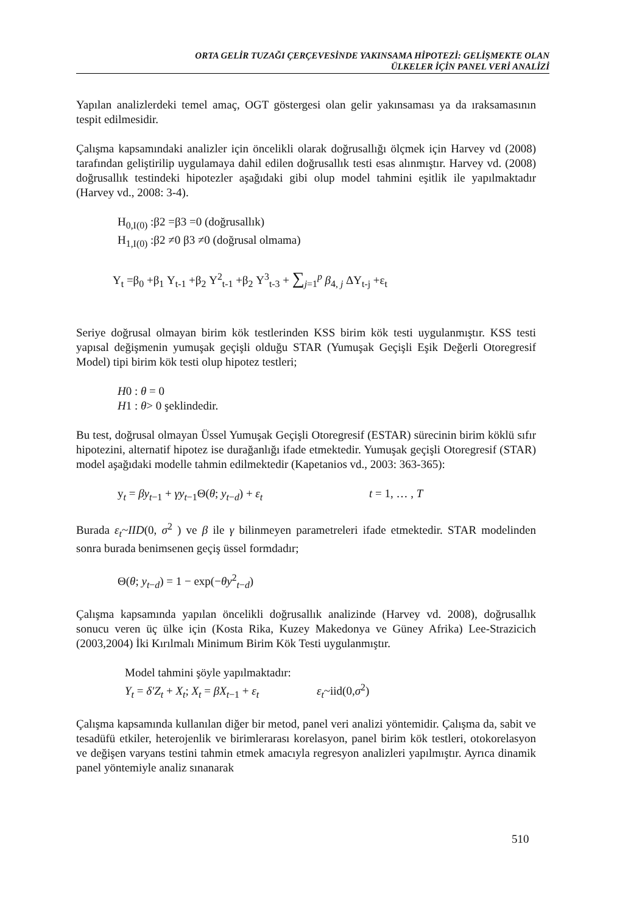ORTA GELİR TUZAĞI ÇERÇEVESİNDE YAKINSAMA HİPOTEZİ: GELİŞMEKTE OLAN
ÜLKELER İÇİN PANEL VERİ ANALİZİ
Yapılan analizlerdeki temel amaç, OGT göstergesi olan gelir yakınsaması ya da ıraksamasının tespit edilmesidir.
Çalışma kapsamındaki analizler için öncelikli olarak doğrusallığı ölçmek için Harvey vd (2008) tarafından geliştirilip uygulamaya dahil edilen doğrusallık testi esas alınmıştır. Harvey vd. (2008) doğrusallık testindeki hipotezler aşağıdaki gibi olup model tahmini eşitlik ile yapılmaktadır (Harvey vd., 2008: 3-4).
H<sub>0,I(0)</sub> :β2 =β3 =0 (doğrusallık)
H<sub>1,I(0)</sub> :β2 ≠0 β3 ≠0 (doğrusal olmama)
Y<sub>t</sub> =β<sub>0</sub> +β<sub>1</sub> Y<sub>t-1</sub> +β<sub>2</sub> Y<sup>2</sup><sub>t-1</sub> +β<sub>2</sub> Y<sup>3</sup><sub>t-3</sub> + ∑<sub>j=1</sub><sup>p</sup> β<sub>4, j</sub> ΔY<sub>t-j</sub> +ε<sub>t</sub>
Seriye doğrusal olmayan birim kök testlerinden KSS birim kök testi uygulanmıştır. KSS testi yapısal değişmenin yumuşak geçişli olduğu STAR (Yumuşak Geçişli Eşik Değerli Otoregresif Model) tipi birim kök testi olup hipotez testleri;
H0 : θ = 0
H1 : θ> 0 şeklindedir.
Bu test, doğrusal olmayan Üssel Yumuşak Geçişli Otoregresif (ESTAR) sürecinin birim köklü sıfır hipotezini, alternatif hipotez ise durağanlığı ifade etmektedir. Yumuşak geçişli Otoregresif (STAR) model aşağıdaki modelle tahmin edilmektedir (Kapetanios vd., 2003: 363-365):
y<sub>t</sub> = βy<sub>t−1</sub> + γy<sub>t−1</sub>Θ(θ; y<sub>t−d</sub>) + ε<sub>t</sub> t = 1, … , T
Burada ε<sub>t</sub>~IID(0, σ<sup>2</sup> ) ve β ile γ bilinmeyen parametreleri ifade etmektedir. STAR modelinden sonra burada benimsenen geçiş üssel formdadır;
Θ(θ; y<sub>t−d</sub>) = 1 − exp(−θy<sup>2</sup><sub>t−d</sub>)
Çalışma kapsamında yapılan öncelikli doğrusallık analizinde (Harvey vd. 2008), doğrusallık sonucu veren üç ülke için (Kosta Rika, Kuzey Makedonya ve Güney Afrika) Lee-Strazicich (2003,2004) İki Kırılmalı Minimum Birim Kök Testi uygulanmıştır.
Model tahmini şöyle yapılmaktadır:
Y<sub>t</sub> = δ′Z<sub>t</sub> + X<sub>t</sub>; X<sub>t</sub> = βX<sub>t−1</sub> + ε<sub>t</sub> ε<sub>t</sub>~iid(0,σ<sup>2</sup>)
Çalışma kapsamında kullanılan diğer bir metod, panel veri analizi yöntemidir. Çalışma da, sabit ve tesadüfü etkiler, heterojenlik ve birimlerarası korelasyon, panel birim kök testleri, otokorelasyon ve değişen varyans testini tahmin etmek amacıyla regresyon analizleri yapılmıştır. Ayrıca dinamik panel yöntemiyle analiz sınanarak
510